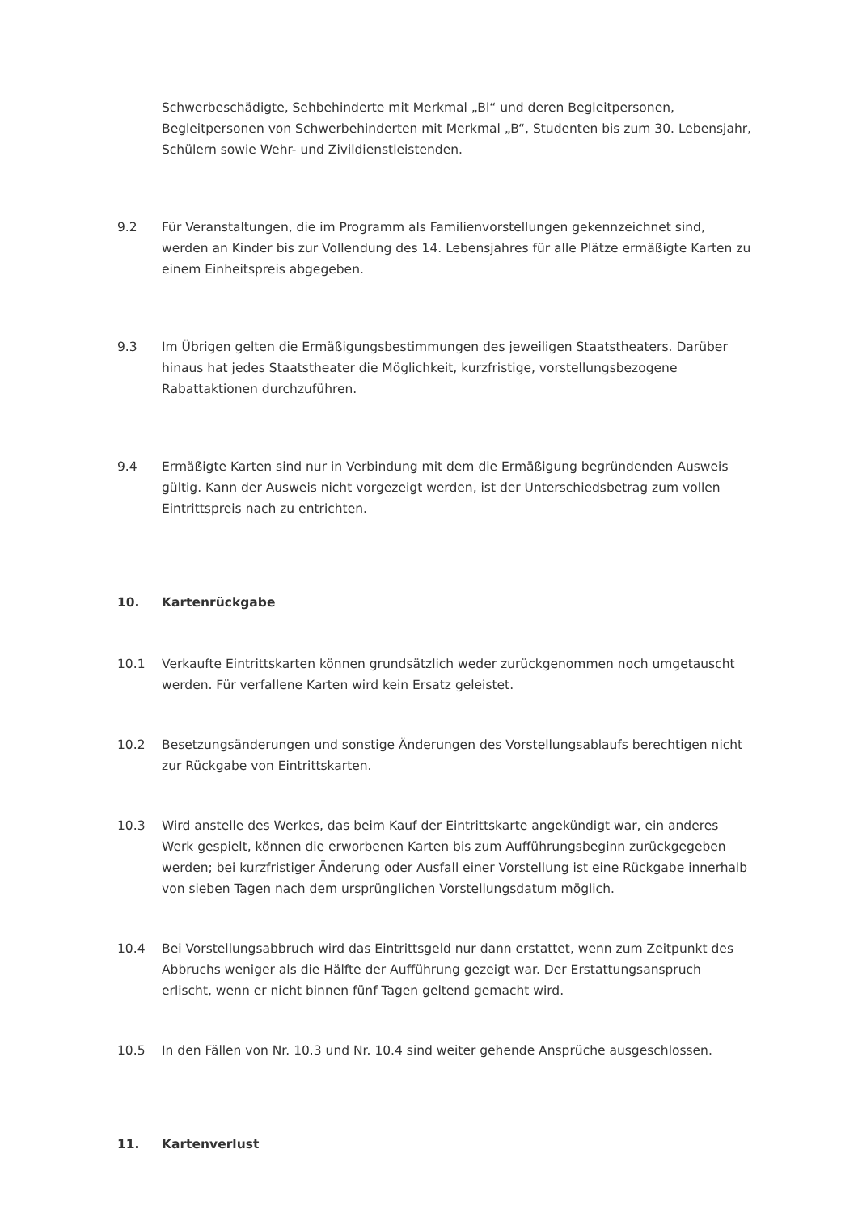Schwerbeschädigte, Sehbehinderte mit Merkmal „Bl“ und deren Begleitpersonen, Begleitpersonen von Schwerbehinderten mit Merkmal „B“, Studenten bis zum 30. Lebensjahr, Schülern sowie Wehr- und Zivildienstleistenden.
9.2 Für Veranstaltungen, die im Programm als Familienvorstellungen gekennzeichnet sind, werden an Kinder bis zur Vollendung des 14. Lebensjahres für alle Plätze ermäßigte Karten zu einem Einheitspreis abgegeben.
9.3 Im Übrigen gelten die Ermäßigungsbestimmungen des jeweiligen Staatstheaters. Darüber hinaus hat jedes Staatstheater die Möglichkeit, kurzfristige, vorstellungsbezogene Rabattaktionen durchzuführen.
9.4 Ermäßigte Karten sind nur in Verbindung mit dem die Ermäßigung begründenden Ausweis gültig. Kann der Ausweis nicht vorgezeigt werden, ist der Unterschiedsbetrag zum vollen Eintrittspreis nach zu entrichten.
10. Kartenrückgabe
10.1 Verkaufte Eintrittskarten können grundsätzlich weder zurückgenommen noch umgetauscht werden. Für verfallene Karten wird kein Ersatz geleistet.
10.2 Besetzungsänderungen und sonstige Änderungen des Vorstellungsablaufs berechtigen nicht zur Rückgabe von Eintrittskarten.
10.3 Wird anstelle des Werkes, das beim Kauf der Eintrittskarte angekündigt war, ein anderes Werk gespielt, können die erworbenen Karten bis zum Aufführungsbeginn zurückgegeben werden; bei kurzfristiger Änderung oder Ausfall einer Vorstellung ist eine Rückgabe innerhalb von sieben Tagen nach dem ursprünglichen Vorstellungsdatum möglich.
10.4 Bei Vorstellungsabbruch wird das Eintrittsgeld nur dann erstattet, wenn zum Zeitpunkt des Abbruchs weniger als die Hälfte der Aufführung gezeigt war. Der Erstattungsanspruch erlischt, wenn er nicht binnen fünf Tagen geltend gemacht wird.
10.5 In den Fällen von Nr. 10.3 und Nr. 10.4 sind weiter gehende Ansprüche ausgeschlossen.
11. Kartenverlust